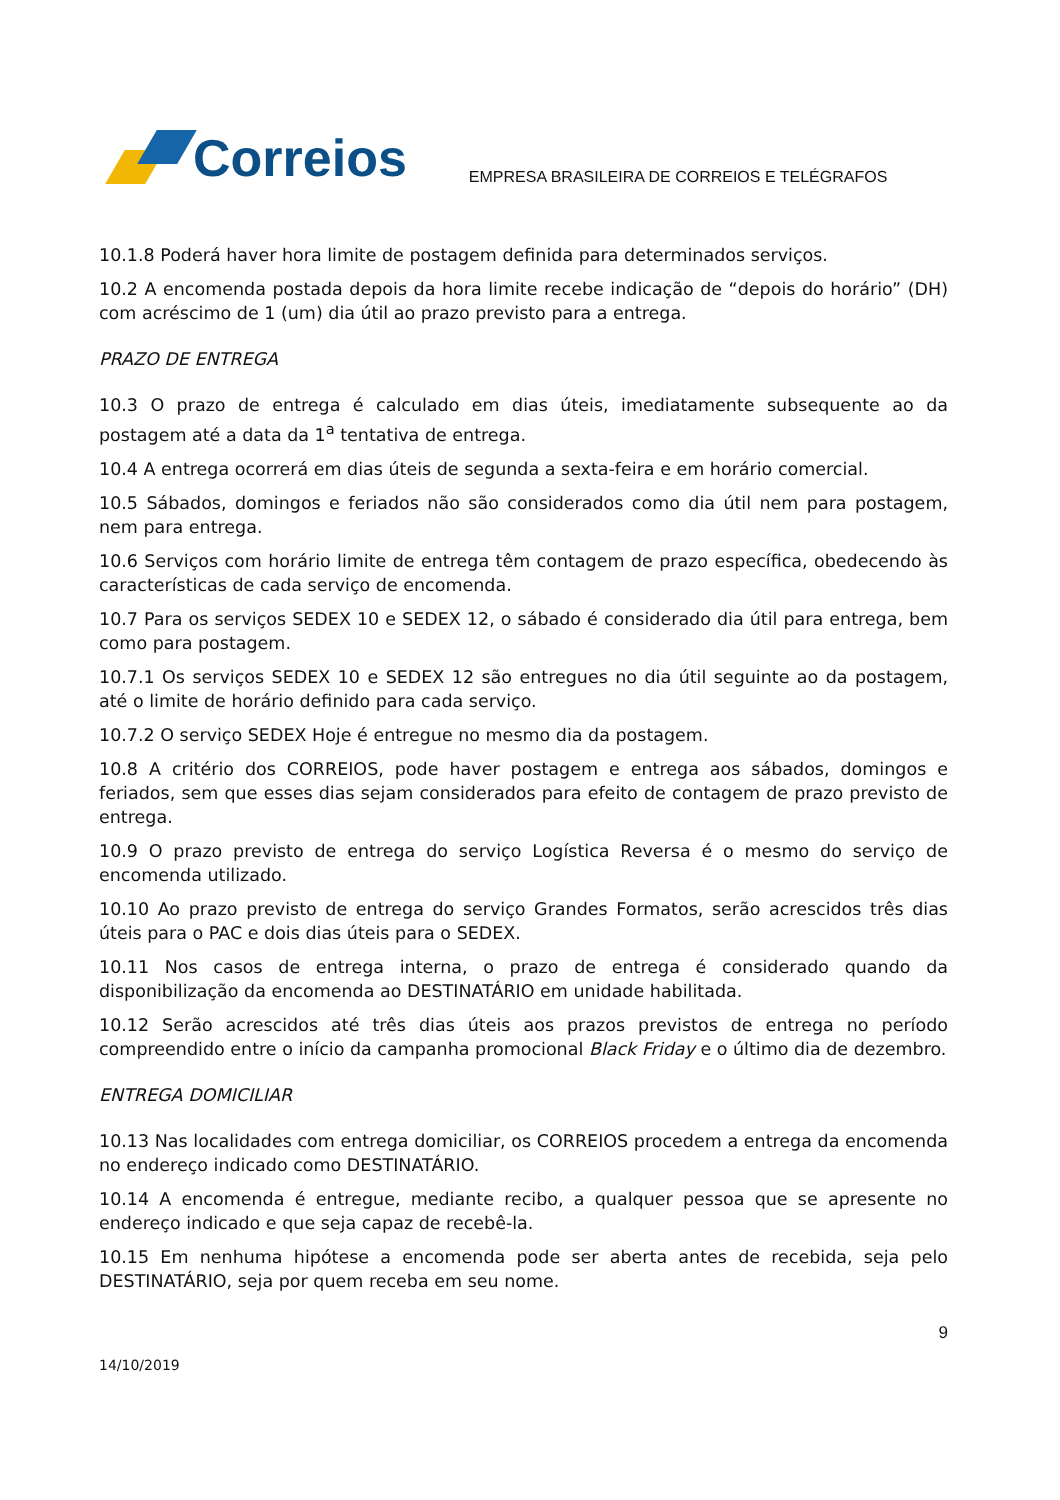Correios
EMPRESA BRASILEIRA DE CORREIOS E TELÉGRAFOS
10.1.8 Poderá haver hora limite de postagem definida para determinados serviços.
10.2 A encomenda postada depois da hora limite recebe indicação de “depois do horário” (DH) com acréscimo de 1 (um) dia útil ao prazo previsto para a entrega.
PRAZO DE ENTREGA
10.3 O prazo de entrega é calculado em dias úteis, imediatamente subsequente ao da postagem até a data da 1<sup>a</sup> tentativa de entrega.
10.4 A entrega ocorrerá em dias úteis de segunda a sexta-feira e em horário comercial.
10.5 Sábados, domingos e feriados não são considerados como dia útil nem para postagem, nem para entrega.
10.6 Serviços com horário limite de entrega têm contagem de prazo específica, obedecendo às características de cada serviço de encomenda.
10.7 Para os serviços SEDEX 10 e SEDEX 12, o sábado é considerado dia útil para entrega, bem como para postagem.
10.7.1 Os serviços SEDEX 10 e SEDEX 12 são entregues no dia útil seguinte ao da postagem, até o limite de horário definido para cada serviço.
10.7.2 O serviço SEDEX Hoje é entregue no mesmo dia da postagem.
10.8 A critério dos CORREIOS, pode haver postagem e entrega aos sábados, domingos e feriados, sem que esses dias sejam considerados para efeito de contagem de prazo previsto de entrega.
10.9 O prazo previsto de entrega do serviço Logística Reversa é o mesmo do serviço de encomenda utilizado.
10.10 Ao prazo previsto de entrega do serviço Grandes Formatos, serão acrescidos três dias úteis para o PAC e dois dias úteis para o SEDEX.
10.11 Nos casos de entrega interna, o prazo de entrega é considerado quando da disponibilização da encomenda ao DESTINATÁRIO em unidade habilitada.
10.12 Serão acrescidos até três dias úteis aos prazos previstos de entrega no período compreendido entre o início da campanha promocional Black Friday e o último dia de dezembro.
ENTREGA DOMICILIAR
10.13 Nas localidades com entrega domiciliar, os CORREIOS procedem a entrega da encomenda no endereço indicado como DESTINATÁRIO.
10.14 A encomenda é entregue, mediante recibo, a qualquer pessoa que se apresente no endereço indicado e que seja capaz de recebê-la.
10.15 Em nenhuma hipótese a encomenda pode ser aberta antes de recebida, seja pelo DESTINATÁRIO, seja por quem receba em seu nome.
9
14/10/2019